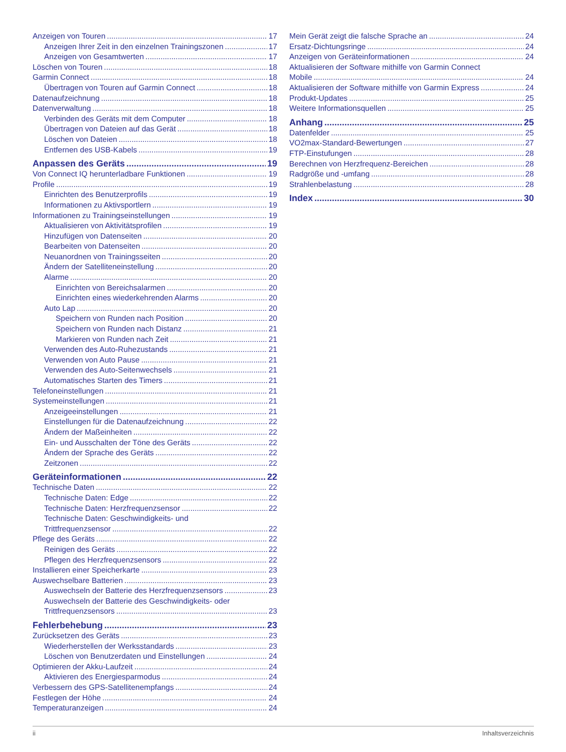Anzeigen von Touren 17
Anzeigen Ihrer Zeit in den einzelnen Trainingszonen 17
Anzeigen von Gesamtwerten 17
Löschen von Touren 18
Garmin Connect 18
Übertragen von Touren auf Garmin Connect 18
Datenaufzeichnung 18
Datenverwaltung 18
Verbinden des Geräts mit dem Computer 18
Übertragen von Dateien auf das Gerät 18
Löschen von Dateien 18
Entfernen des USB-Kabels 19
Anpassen des Geräts 19
Von Connect IQ herunterladbare Funktionen 19
Profile 19
Einrichten des Benutzerprofils 19
Informationen zu Aktivsportlern 19
Informationen zu Trainingseinstellungen 19
Aktualisieren von Aktivitätsprofilen 19
Hinzufügen von Datenseiten 20
Bearbeiten von Datenseiten 20
Neuanordnen von Trainingsseiten 20
Ändern der Satelliteneinstellung 20
Alarme 20
Einrichten von Bereichsalarmen 20
Einrichten eines wiederkehrenden Alarms 20
Auto Lap 20
Speichern von Runden nach Position 20
Speichern von Runden nach Distanz 21
Markieren von Runden nach Zeit 21
Verwenden des Auto-Ruhezustands 21
Verwenden von Auto Pause 21
Verwenden des Auto-Seitenwechsels 21
Automatisches Starten des Timers 21
Telefoneinstellungen 21
Systemeinstellungen 21
Anzeigeeinstellungen 21
Einstellungen für die Datenaufzeichnung 22
Ändern der Maßeinheiten 22
Ein- und Ausschalten der Töne des Geräts 22
Ändern der Sprache des Geräts 22
Zeitzonen 22
Geräteinformationen 22
Technische Daten 22
Technische Daten: Edge 22
Technische Daten: Herzfrequenzsensor 22
Technische Daten: Geschwindigkeits- und
Trittfrequenzsensor 22
Pflege des Geräts 22
Reinigen des Geräts 22
Pflegen des Herzfrequenzsensors 22
Installieren einer Speicherkarte 23
Auswechselbare Batterien 23
Auswechseln der Batterie des Herzfrequenzsensors 23
Auswechseln der Batterie des Geschwindigkeits- oder
Trittfrequenzsensors 23
Fehlerbehebung 23
Zurücksetzen des Geräts 23
Wiederherstellen der Werksstandards 23
Löschen von Benutzerdaten und Einstellungen 24
Optimieren der Akku-Laufzeit 24
Aktivieren des Energiesparmodus 24
Verbessern des GPS-Satellitenempfangs 24
Festlegen der Höhe 24
Temperaturanzeigen 24
Mein Gerät zeigt die falsche Sprache an 24
Ersatz-Dichtungsringe 24
Anzeigen von Geräteinformationen 24
Aktualisieren der Software mithilfe von Garmin Connect
Mobile 24
Aktualisieren der Software mithilfe von Garmin Express 24
Produkt-Updates 25
Weitere Informationsquellen 25
Anhang 25
Datenfelder 25
VO2max-Standard-Bewertungen 27
FTP-Einstufungen 28
Berechnen von Herzfrequenz-Bereichen 28
Radgröße und -umfang 28
Strahlenbelastung 28
Index 30
ii Inhaltsverzeichnis